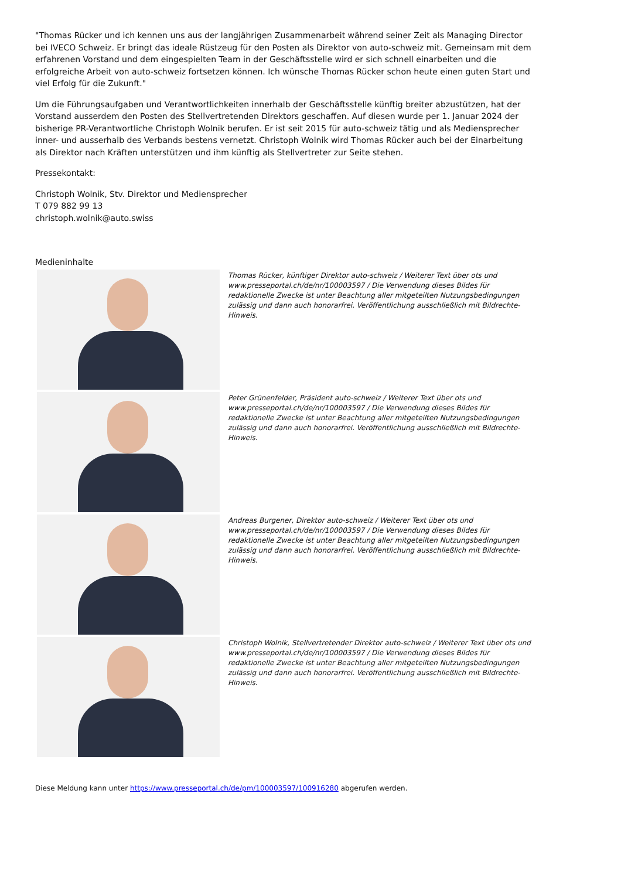"Thomas Rücker und ich kennen uns aus der langjährigen Zusammenarbeit während seiner Zeit als Managing Director bei IVECO Schweiz. Er bringt das ideale Rüstzeug für den Posten als Direktor von auto-schweiz mit. Gemeinsam mit dem erfahrenen Vorstand und dem eingespielten Team in der Geschäftsstelle wird er sich schnell einarbeiten und die erfolgreiche Arbeit von auto-schweiz fortsetzen können. Ich wünsche Thomas Rücker schon heute einen guten Start und viel Erfolg für die Zukunft."
Um die Führungsaufgaben und Verantwortlichkeiten innerhalb der Geschäftsstelle künftig breiter abzustützen, hat der Vorstand ausserdem den Posten des Stellvertretenden Direktors geschaffen. Auf diesen wurde per 1. Januar 2024 der bisherige PR-Verantwortliche Christoph Wolnik berufen. Er ist seit 2015 für auto-schweiz tätig und als Mediensprecher inner- und ausserhalb des Verbands bestens vernetzt. Christoph Wolnik wird Thomas Rücker auch bei der Einarbeitung als Direktor nach Kräften unterstützen und ihm künftig als Stellvertreter zur Seite stehen.
Pressekontakt:
Christoph Wolnik, Stv. Direktor und Mediensprecher
T 079 882 99 13
christoph.wolnik@auto.swiss
Medieninhalte
Thomas Rücker, künftiger Direktor auto-schweiz / Weiterer Text über ots und www.presseportal.ch/de/nr/100003597 / Die Verwendung dieses Bildes für redaktionelle Zwecke ist unter Beachtung aller mitgeteilten Nutzungsbedingungen zulässig und dann auch honorarfrei. Veröffentlichung ausschließlich mit Bildrechte-Hinweis.
Peter Grünenfelder, Präsident auto-schweiz / Weiterer Text über ots und www.presseportal.ch/de/nr/100003597 / Die Verwendung dieses Bildes für redaktionelle Zwecke ist unter Beachtung aller mitgeteilten Nutzungsbedingungen zulässig und dann auch honorarfrei. Veröffentlichung ausschließlich mit Bildrechte-Hinweis.
Andreas Burgener, Direktor auto-schweiz / Weiterer Text über ots und www.presseportal.ch/de/nr/100003597 / Die Verwendung dieses Bildes für redaktionelle Zwecke ist unter Beachtung aller mitgeteilten Nutzungsbedingungen zulässig und dann auch honorarfrei. Veröffentlichung ausschließlich mit Bildrechte-Hinweis.
Christoph Wolnik, Stellvertretender Direktor auto-schweiz / Weiterer Text über ots und www.presseportal.ch/de/nr/100003597 / Die Verwendung dieses Bildes für redaktionelle Zwecke ist unter Beachtung aller mitgeteilten Nutzungsbedingungen zulässig und dann auch honorarfrei. Veröffentlichung ausschließlich mit Bildrechte-Hinweis.
Diese Meldung kann unter https://www.presseportal.ch/de/pm/100003597/100916280 abgerufen werden.